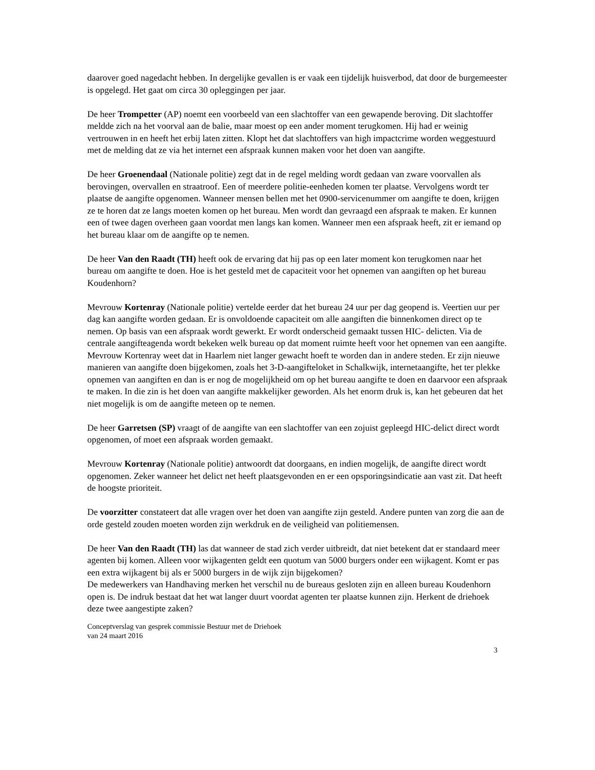daarover goed nagedacht hebben. In dergelijke gevallen is er vaak een tijdelijk huisverbod, dat door de burgemeester is opgelegd. Het gaat om circa 30 opleggingen per jaar.
De heer Trompetter (AP) noemt een voorbeeld van een slachtoffer van een gewapende beroving. Dit slachtoffer meldde zich na het voorval aan de balie, maar moest op een ander moment terugkomen. Hij had er weinig vertrouwen in en heeft het erbij laten zitten. Klopt het dat slachtoffers van high impactcrime worden weggestuurd met de melding dat ze via het internet een afspraak kunnen maken voor het doen van aangifte.
De heer Groenendaal (Nationale politie) zegt dat in de regel melding wordt gedaan van zware voorvallen als berovingen, overvallen en straatroof. Een of meerdere politie-eenheden komen ter plaatse. Vervolgens wordt ter plaatse de aangifte opgenomen. Wanneer mensen bellen met het 0900-servicenummer om aangifte te doen, krijgen ze te horen dat ze langs moeten komen op het bureau. Men wordt dan gevraagd een afspraak te maken. Er kunnen een of twee dagen overheen gaan voordat men langs kan komen. Wanneer men een afspraak heeft, zit er iemand op het bureau klaar om de aangifte op te nemen.
De heer Van den Raadt (TH) heeft ook de ervaring dat hij pas op een later moment kon terugkomen naar het bureau om aangifte te doen. Hoe is het gesteld met de capaciteit voor het opnemen van aangiften op het bureau Koudenhorn?
Mevrouw Kortenray (Nationale politie) vertelde eerder dat het bureau 24 uur per dag geopend is. Veertien uur per dag kan aangifte worden gedaan. Er is onvoldoende capaciteit om alle aangiften die binnenkomen direct op te nemen. Op basis van een afspraak wordt gewerkt. Er wordt onderscheid gemaakt tussen HIC- delicten. Via de centrale aangifteagenda wordt bekeken welk bureau op dat moment ruimte heeft voor het opnemen van een aangifte.
Mevrouw Kortenray weet dat in Haarlem niet langer gewacht hoeft te worden dan in andere steden. Er zijn nieuwe manieren van aangifte doen bijgekomen, zoals het 3-D-aangifteloket in Schalkwijk, internetaangifte, het ter plekke opnemen van aangiften en dan is er nog de mogelijkheid om op het bureau aangifte te doen en daarvoor een afspraak te maken. In die zin is het doen van aangifte makkelijker geworden. Als het enorm druk is, kan het gebeuren dat het niet mogelijk is om de aangifte meteen op te nemen.
De heer Garretsen (SP) vraagt of de aangifte van een slachtoffer van een zojuist gepleegd HIC-delict direct wordt opgenomen, of moet een afspraak worden gemaakt.
Mevrouw Kortenray (Nationale politie) antwoordt dat doorgaans, en indien mogelijk, de aangifte direct wordt opgenomen. Zeker wanneer het delict net heeft plaatsgevonden en er een opsporingsindicatie aan vast zit. Dat heeft de hoogste prioriteit.
De voorzitter constateert dat alle vragen over het doen van aangifte zijn gesteld. Andere punten van zorg die aan de orde gesteld zouden moeten worden zijn werkdruk en de veiligheid van politiemensen.
De heer Van den Raadt (TH) las dat wanneer de stad zich verder uitbreidt, dat niet betekent dat er standaard meer agenten bij komen. Alleen voor wijkagenten geldt een quotum van 5000 burgers onder een wijkagent. Komt er pas een extra wijkagent bij als er 5000 burgers in de wijk zijn bijgekomen?
De medewerkers van Handhaving merken het verschil nu de bureaus gesloten zijn en alleen bureau Koudenhorn open is. De indruk bestaat dat het wat langer duurt voordat agenten ter plaatse kunnen zijn. Herkent de driehoek deze twee aangestipte zaken?
Conceptverslag van gesprek commissie Bestuur met de Driehoek
van 24 maart 2016
3